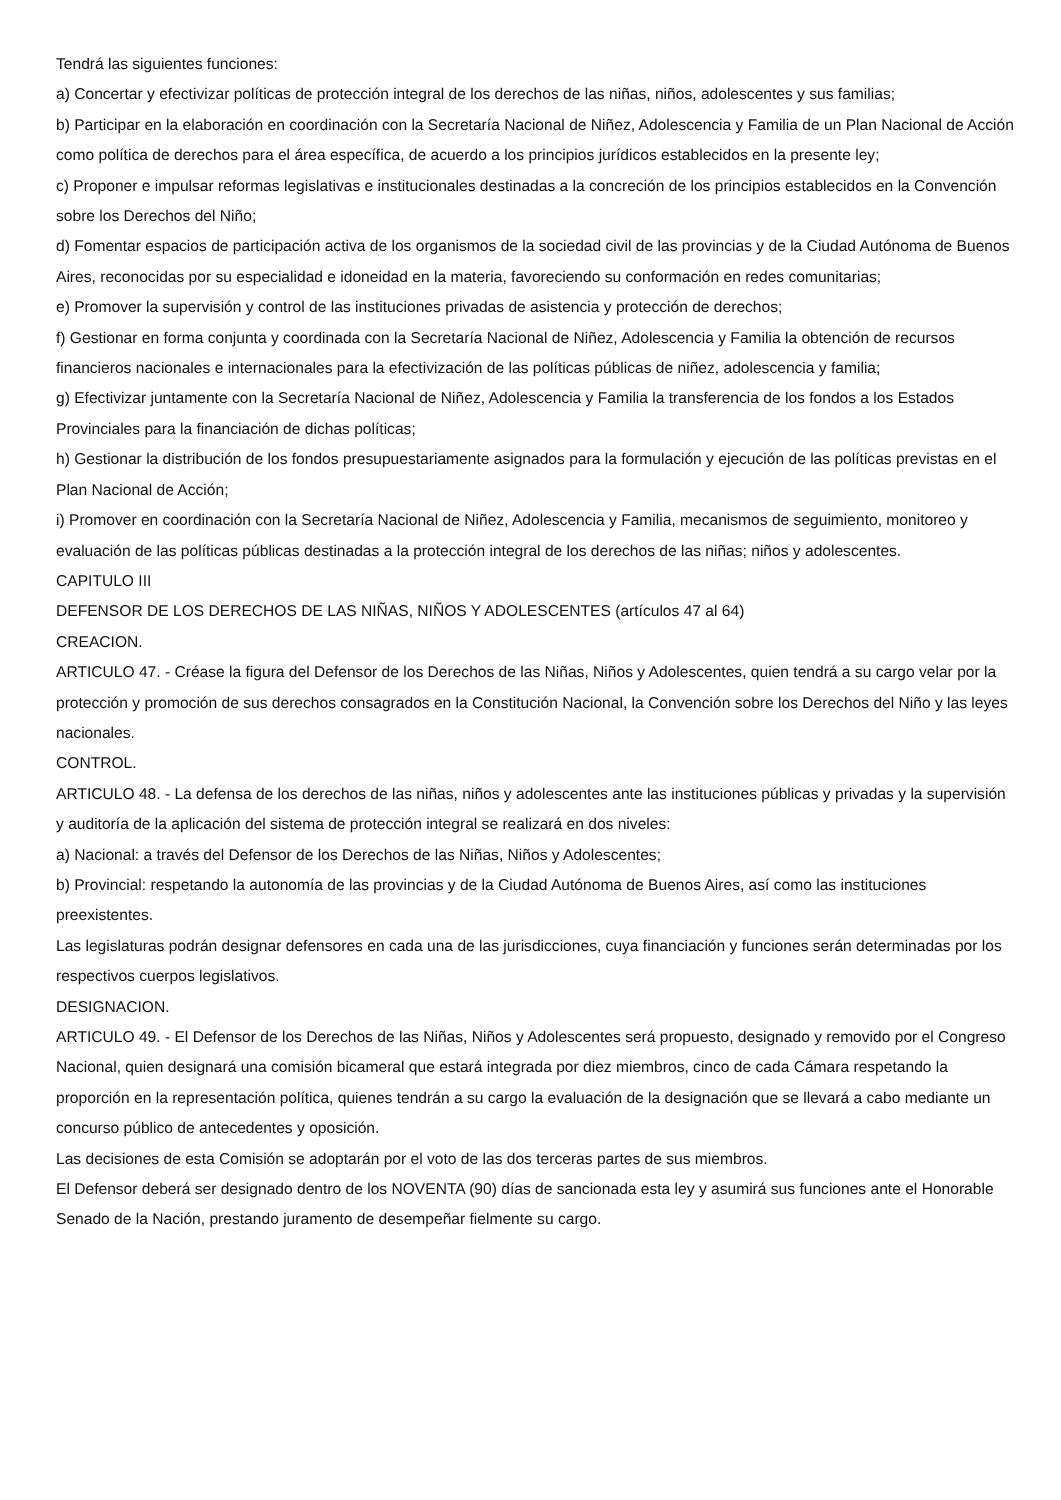Tendrá las siguientes funciones:
a) Concertar y efectivizar políticas de protección integral de los derechos de las niñas, niños, adolescentes y sus familias;
b) Participar en la elaboración en coordinación con la Secretaría Nacional de Niñez, Adolescencia y Familia de un Plan Nacional de Acción como política de derechos para el área específica, de acuerdo a los principios jurídicos establecidos en la presente ley;
c) Proponer e impulsar reformas legislativas e institucionales destinadas a la concreción de los principios establecidos en la Convención sobre los Derechos del Niño;
d) Fomentar espacios de participación activa de los organismos de la sociedad civil de las provincias y de la Ciudad Autónoma de Buenos Aires, reconocidas por su especialidad e idoneidad en la materia, favoreciendo su conformación en redes comunitarias;
e) Promover la supervisión y control de las instituciones privadas de asistencia y protección de derechos;
f) Gestionar en forma conjunta y coordinada con la Secretaría Nacional de Niñez, Adolescencia y Familia la obtención de recursos financieros nacionales e internacionales para la efectivización de las políticas públicas de niñez, adolescencia y familia;
g) Efectivizar juntamente con la Secretaría Nacional de Niñez, Adolescencia y Familia la transferencia de los fondos a los Estados Provinciales para la financiación de dichas políticas;
h) Gestionar la distribución de los fondos presupuestariamente asignados para la formulación y ejecución de las políticas previstas en el Plan Nacional de Acción;
i) Promover en coordinación con la Secretaría Nacional de Niñez, Adolescencia y Familia, mecanismos de seguimiento, monitoreo y evaluación de las políticas públicas destinadas a la protección integral de los derechos de las niñas; niños y adolescentes.
CAPITULO III
DEFENSOR DE LOS DERECHOS DE LAS NIÑAS, NIÑOS Y ADOLESCENTES (artículos 47 al 64)
CREACION.
ARTICULO 47. - Créase la figura del Defensor de los Derechos de las Niñas, Niños y Adolescentes, quien tendrá a su cargo velar por la protección y promoción de sus derechos consagrados en la Constitución Nacional, la Convención sobre los Derechos del Niño y las leyes nacionales.
CONTROL.
ARTICULO 48. - La defensa de los derechos de las niñas, niños y adolescentes ante las instituciones públicas y privadas y la supervisión y auditoría de la aplicación del sistema de protección integral se realizará en dos niveles:
a) Nacional: a través del Defensor de los Derechos de las Niñas, Niños y Adolescentes;
b) Provincial: respetando la autonomía de las provincias y de la Ciudad Autónoma de Buenos Aires, así como las instituciones preexistentes.
Las legislaturas podrán designar defensores en cada una de las jurisdicciones, cuya financiación y funciones serán determinadas por los respectivos cuerpos legislativos.
DESIGNACION.
ARTICULO 49. - El Defensor de los Derechos de las Niñas, Niños y Adolescentes será propuesto, designado y removido por el Congreso Nacional, quien designará una comisión bicameral que estará integrada por diez miembros, cinco de cada Cámara respetando la proporción en la representación política, quienes tendrán a su cargo la evaluación de la designación que se llevará a cabo mediante un concurso público de antecedentes y oposición.
Las decisiones de esta Comisión se adoptarán por el voto de las dos terceras partes de sus miembros.
El Defensor deberá ser designado dentro de los NOVENTA (90) días de sancionada esta ley y asumirá sus funciones ante el Honorable Senado de la Nación, prestando juramento de desempeñar fielmente su cargo.